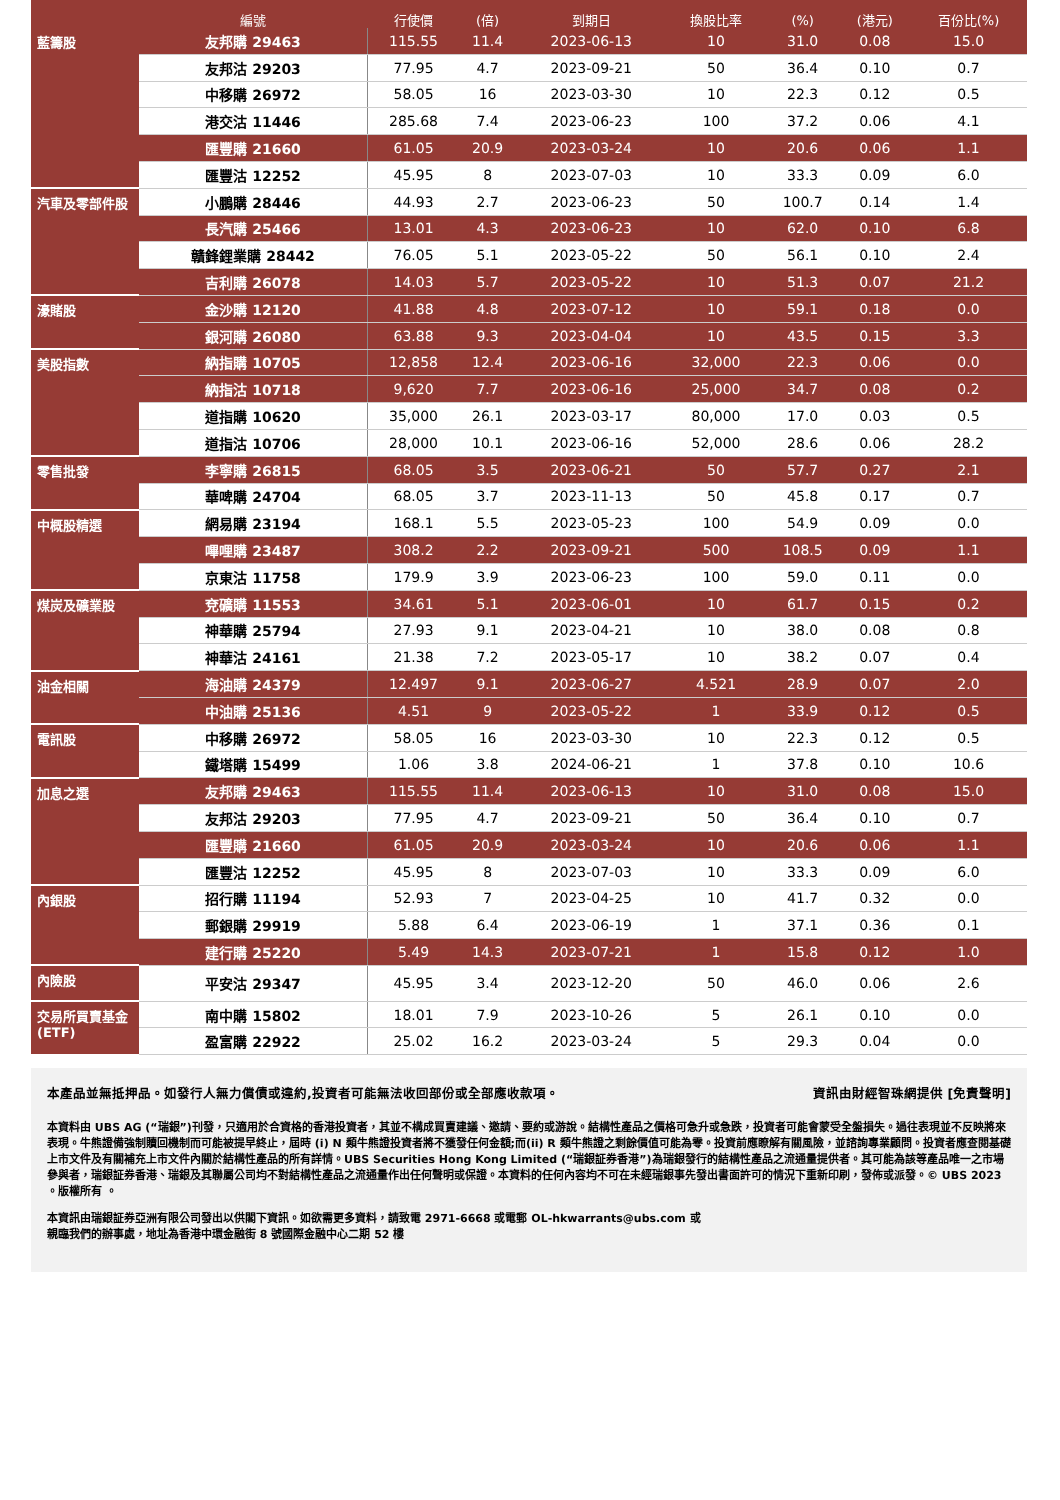| | 編號 | 行使價 | (倍) | 到期日 | 換股比率 | (%) | (港元) | 百份比(%) |
| --- | --- | --- | --- | --- | --- | --- | --- | --- |
| 藍籌股 | 友邦購 29463 | 115.55 | 11.4 | 2023-06-13 | 10 | 31.0 | 0.08 | 15.0 |
| | 友邦沽 29203 | 77.95 | 4.7 | 2023-09-21 | 50 | 36.4 | 0.10 | 0.7 |
| | 中移購 26972 | 58.05 | 16 | 2023-03-30 | 10 | 22.3 | 0.12 | 0.5 |
| | 港交沽 11446 | 285.68 | 7.4 | 2023-06-23 | 100 | 37.2 | 0.06 | 4.1 |
| | 匯豐購 21660 | 61.05 | 20.9 | 2023-03-24 | 10 | 20.6 | 0.06 | 1.1 |
| | 匯豐沽 12252 | 45.95 | 8 | 2023-07-03 | 10 | 33.3 | 0.09 | 6.0 |
| 汽車及零部件股 | 小鵬購 28446 | 44.93 | 2.7 | 2023-06-23 | 50 | 100.7 | 0.14 | 1.4 |
| | 長汽購 25466 | 13.01 | 4.3 | 2023-06-23 | 10 | 62.0 | 0.10 | 6.8 |
| | 贛鋒鋰業購 28442 | 76.05 | 5.1 | 2023-05-22 | 50 | 56.1 | 0.10 | 2.4 |
| | 吉利購 26078 | 14.03 | 5.7 | 2023-05-22 | 10 | 51.3 | 0.07 | 21.2 |
| 濠賭股 | 金沙購 12120 | 41.88 | 4.8 | 2023-07-12 | 10 | 59.1 | 0.18 | 0.0 |
| | 銀河購 26080 | 63.88 | 9.3 | 2023-04-04 | 10 | 43.5 | 0.15 | 3.3 |
| 美股指數 | 納指購 10705 | 12,858 | 12.4 | 2023-06-16 | 32,000 | 22.3 | 0.06 | 0.0 |
| | 納指沽 10718 | 9,620 | 7.7 | 2023-06-16 | 25,000 | 34.7 | 0.08 | 0.2 |
| | 道指購 10620 | 35,000 | 26.1 | 2023-03-17 | 80,000 | 17.0 | 0.03 | 0.5 |
| | 道指沽 10706 | 28,000 | 10.1 | 2023-06-16 | 52,000 | 28.6 | 0.06 | 28.2 |
| 零售批發 | 李寧購 26815 | 68.05 | 3.5 | 2023-06-21 | 50 | 57.7 | 0.27 | 2.1 |
| | 華啤購 24704 | 68.05 | 3.7 | 2023-11-13 | 50 | 45.8 | 0.17 | 0.7 |
| 中概股精選 | 網易購 23194 | 168.1 | 5.5 | 2023-05-23 | 100 | 54.9 | 0.09 | 0.0 |
| | 嗶哩購 23487 | 308.2 | 2.2 | 2023-09-21 | 500 | 108.5 | 0.09 | 1.1 |
| | 京東沽 11758 | 179.9 | 3.9 | 2023-06-23 | 100 | 59.0 | 0.11 | 0.0 |
| 煤炭及礦業股 | 兗礦購 11553 | 34.61 | 5.1 | 2023-06-01 | 10 | 61.7 | 0.15 | 0.2 |
| | 神華購 25794 | 27.93 | 9.1 | 2023-04-21 | 10 | 38.0 | 0.08 | 0.8 |
| | 神華沽 24161 | 21.38 | 7.2 | 2023-05-17 | 10 | 38.2 | 0.07 | 0.4 |
| 油金相關 | 海油購 24379 | 12.497 | 9.1 | 2023-06-27 | 4.521 | 28.9 | 0.07 | 2.0 |
| | 中油購 25136 | 4.51 | 9 | 2023-05-22 | 1 | 33.9 | 0.12 | 0.5 |
| 電訊股 | 中移購 26972 | 58.05 | 16 | 2023-03-30 | 10 | 22.3 | 0.12 | 0.5 |
| | 鐵塔購 15499 | 1.06 | 3.8 | 2024-06-21 | 1 | 37.8 | 0.10 | 10.6 |
| 加息之選 | 友邦購 29463 | 115.55 | 11.4 | 2023-06-13 | 10 | 31.0 | 0.08 | 15.0 |
| | 友邦沽 29203 | 77.95 | 4.7 | 2023-09-21 | 50 | 36.4 | 0.10 | 0.7 |
| | 匯豐購 21660 | 61.05 | 20.9 | 2023-03-24 | 10 | 20.6 | 0.06 | 1.1 |
| | 匯豐沽 12252 | 45.95 | 8 | 2023-07-03 | 10 | 33.3 | 0.09 | 6.0 |
| 內銀股 | 招行購 11194 | 52.93 | 7 | 2023-04-25 | 10 | 41.7 | 0.32 | 0.0 |
| | 郵銀購 29919 | 5.88 | 6.4 | 2023-06-19 | 1 | 37.1 | 0.36 | 0.1 |
| | 建行購 25220 | 5.49 | 14.3 | 2023-07-21 | 1 | 15.8 | 0.12 | 1.0 |
| 內險股 | 平安沽 29347 | 45.95 | 3.4 | 2023-12-20 | 50 | 46.0 | 0.06 | 2.6 |
| 交易所買賣基金(ETF) | 南中購 15802 | 18.01 | 7.9 | 2023-10-26 | 5 | 26.1 | 0.10 | 0.0 |
| | 盈富購 22922 | 25.02 | 16.2 | 2023-03-24 | 5 | 29.3 | 0.04 | 0.0 |
本產品並無抵押品。如發行人無力償債或違約,投資者可能無法收回部份或全部應收款項。 資訊由財經智珠網提供 [免責聲明]
本資料由 UBS AG (“瑞銀”)刊發，只適用於合資格的香港投資者，其並不構成買賣建議、邀請、要約或游說。結構性產品之價格可急升或急跌，投資者可能會蒙受全盤損失。過往表現並不反映將來表現。牛熊證備強制贖回機制而可能被提早終止，屆時 (i) N 類牛熊證投資者將不獲發任何金額;而(ii) R 類牛熊證之剩餘價值可能為零。投資前應瞭解有關風險，並諮詢專業顧問。投資者應查閱基礎上市文件及有關補充上市文件內關於結構性產品的所有詳情。UBS Securities Hong Kong Limited (“瑞銀証券香港”)為瑞銀發行的結構性產品之流通量提供者。其可能為該等產品唯一之市場參與者，瑞銀証券香港、瑞銀及其聯屬公司均不對結構性產品之流通量作出任何聲明或保證。本資料的任何內容均不可在未經瑞銀事先發出書面許可的情況下重新印刷，發佈或派發。© UBS 2023 。版權所有 。
本資訊由瑞銀証券亞洲有限公司發出以供閣下資訊。如欲需更多資料，請致電 2971-6668 或電郵 OL-hkwarrants@ubs.com 或
親臨我們的辦事處，地址為香港中環金融街 8 號國際金融中心二期 52 樓